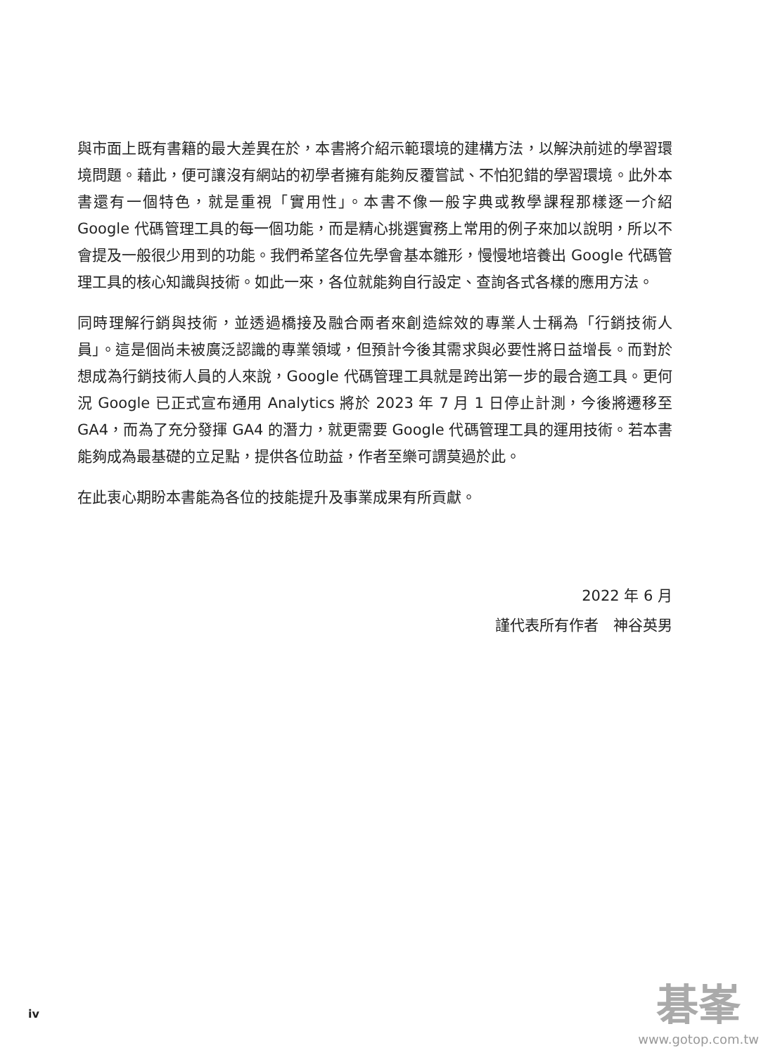與市面上既有書籍的最大差異在於，本書將介紹示範環境的建構方法，以解決前述的學習環境問題。藉此，便可讓沒有網站的初學者擁有能夠反覆嘗試、不怕犯錯的學習環境。此外本書還有一個特色，就是重視「實用性」。本書不像一般字典或教學課程那樣逐一介紹 Google 代碼管理工具的每一個功能，而是精心挑選實務上常用的例子來加以說明，所以不會提及一般很少用到的功能。我們希望各位先學會基本雛形，慢慢地培養出 Google 代碼管理工具的核心知識與技術。如此一來，各位就能夠自行設定、查詢各式各樣的應用方法。
同時理解行銷與技術，並透過橋接及融合兩者來創造綜效的專業人士稱為「行銷技術人員」。這是個尚未被廣泛認識的專業領域，但預計今後其需求與必要性將日益增長。而對於想成為行銷技術人員的人來說，Google 代碼管理工具就是跨出第一步的最合適工具。更何況 Google 已正式宣布通用 Analytics 將於 2023 年 7 月 1 日停止計測，今後將遷移至 GA4，而為了充分發揮 GA4 的潛力，就更需要 Google 代碼管理工具的運用技術。若本書能夠成為最基礎的立足點，提供各位助益，作者至樂可謂莫過於此。
在此衷心期盼本書能為各位的技能提升及事業成果有所貢獻。
2022 年 6 月
謹代表所有作者　神谷英男
iv
碁峯
www.gotop.com.tw